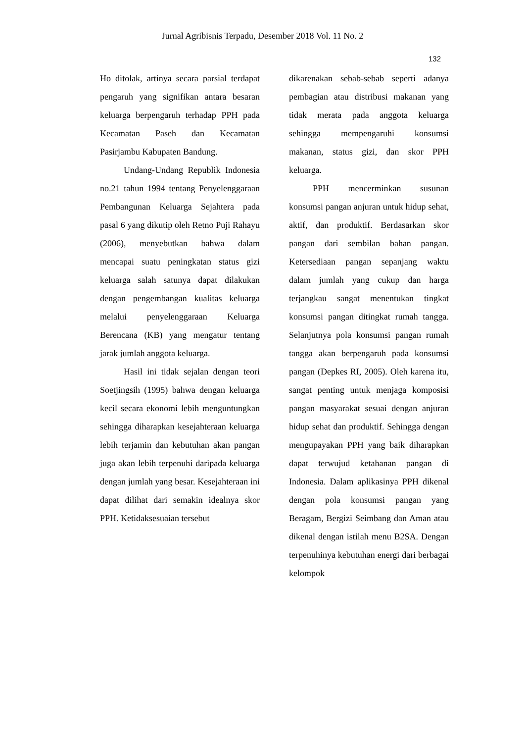Jurnal Agribisnis Terpadu, Desember 2018 Vol. 11 No. 2
132
Ho ditolak, artinya secara parsial terdapat pengaruh yang signifikan antara besaran keluarga berpengaruh terhadap PPH pada Kecamatan Paseh dan Kecamatan Pasirjambu Kabupaten Bandung.
Undang-Undang Republik Indonesia no.21 tahun 1994 tentang Penyelenggaraan Pembangunan Keluarga Sejahtera pada pasal 6 yang dikutip oleh Retno Puji Rahayu (2006), menyebutkan bahwa dalam mencapai suatu peningkatan status gizi keluarga salah satunya dapat dilakukan dengan pengembangan kualitas keluarga melalui penyelenggaraan Keluarga Berencana (KB) yang mengatur tentang jarak jumlah anggota keluarga.
Hasil ini tidak sejalan dengan teori Soetjingsih (1995) bahwa dengan keluarga kecil secara ekonomi lebih menguntungkan sehingga diharapkan kesejahteraan keluarga lebih terjamin dan kebutuhan akan pangan juga akan lebih terpenuhi daripada keluarga dengan jumlah yang besar. Kesejahteraan ini dapat dilihat dari semakin idealnya skor PPH. Ketidaksesuaian tersebut
dikarenakan sebab-sebab seperti adanya pembagian atau distribusi makanan yang tidak merata pada anggota keluarga sehingga mempengaruhi konsumsi makanan, status gizi, dan skor PPH keluarga.
PPH mencerminkan susunan konsumsi pangan anjuran untuk hidup sehat, aktif, dan produktif. Berdasarkan skor pangan dari sembilan bahan pangan. Ketersediaan pangan sepanjang waktu dalam jumlah yang cukup dan harga terjangkau sangat menentukan tingkat konsumsi pangan ditingkat rumah tangga. Selanjutnya pola konsumsi pangan rumah tangga akan berpengaruh pada konsumsi pangan (Depkes RI, 2005). Oleh karena itu, sangat penting untuk menjaga komposisi pangan masyarakat sesuai dengan anjuran hidup sehat dan produktif. Sehingga dengan mengupayakan PPH yang baik diharapkan dapat terwujud ketahanan pangan di Indonesia. Dalam aplikasinya PPH dikenal dengan pola konsumsi pangan yang Beragam, Bergizi Seimbang dan Aman atau dikenal dengan istilah menu B2SA. Dengan terpenuhinya kebutuhan energi dari berbagai kelompok